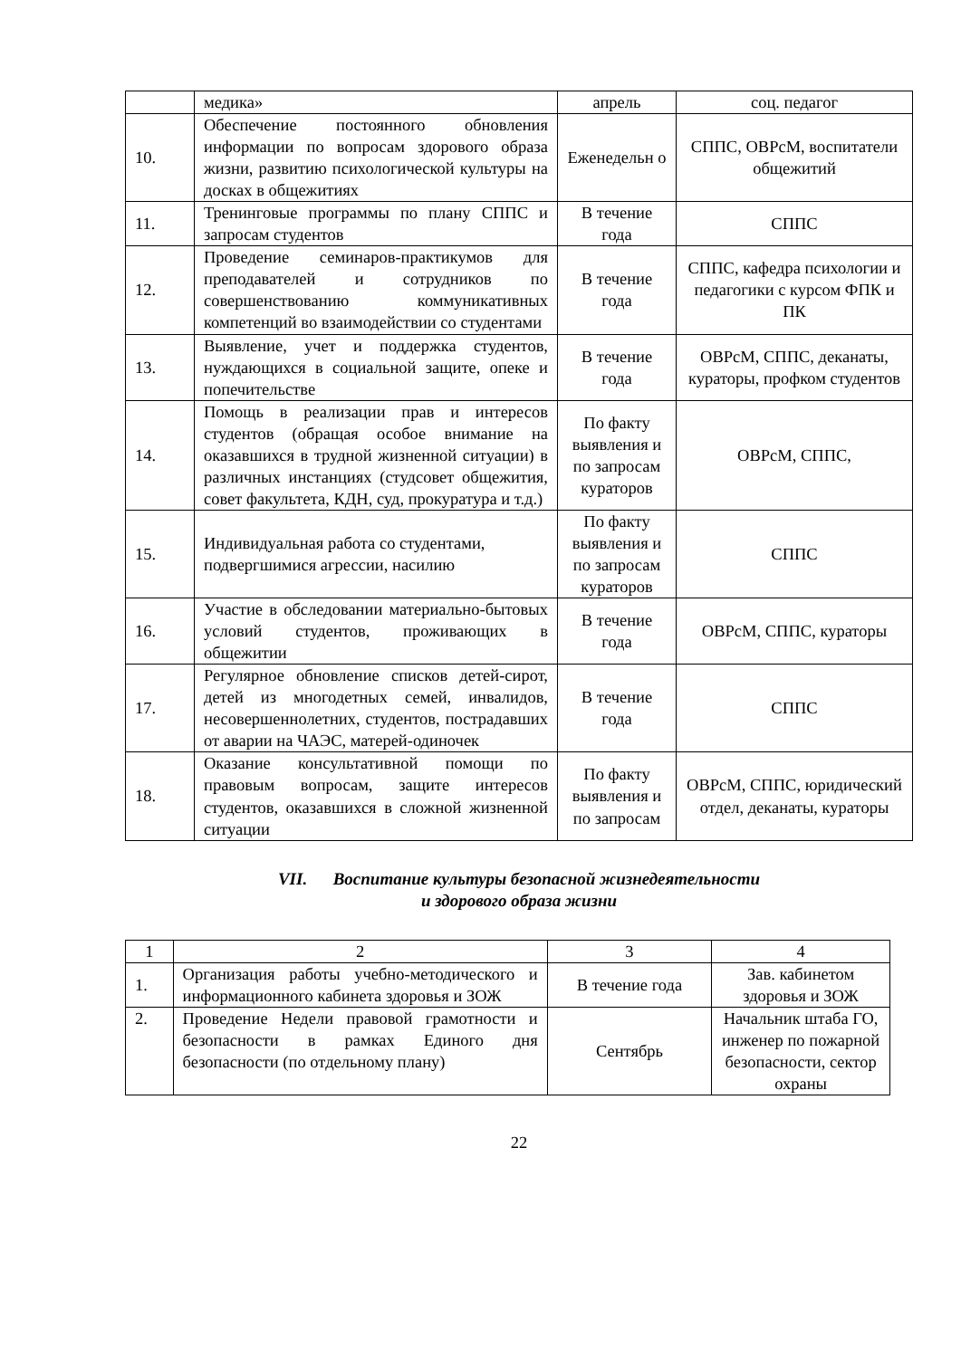| | медика» | апрель | соц. педагог |
| 10. | Обеспечение постоянного обновления информации по вопросам здорового образа жизни, развитию психологической культуры на досках в общежитиях | Еженедельн о | СППС, ОВРсМ, воспитатели общежитий |
| 11. | Тренинговые программы по плану СППС и запросам студентов | В течение года | СППС |
| 12. | Проведение семинаров-практикумов для преподавателей и сотрудников по совершенствованию коммуникативных компетенций во взаимодействии со студентами | В течение года | СППС, кафедра психологии и педагогики с курсом ФПК и ПК |
| 13. | Выявление, учет и поддержка студентов, нуждающихся в социальной защите, опеке и попечительстве | В течение года | ОВРсМ, СППС, деканаты, кураторы, профком студентов |
| 14. | Помощь в реализации прав и интересов студентов (обращая особое внимание на оказавшихся в трудной жизненной ситуации) в различных инстанциях (студсовет общежития, совет факультета, КДН, суд, прокуратура и т.д.) | По факту выявления и по запросам кураторов | ОВРсМ, СППС, |
| 15. | Индивидуальная работа со студентами, подвергшимися агрессии, насилию | По факту выявления и по запросам кураторов | СППС |
| 16. | Участие в обследовании материально-бытовых условий студентов, проживающих в общежитии | В течение года | ОВРсМ, СППС, кураторы |
| 17. | Регулярное обновление списков детей-сирот, детей из многодетных семей, инвалидов, несовершеннолетних, студентов, пострадавших от аварии на ЧАЭС, матерей-одиночек | В течение года | СППС |
| 18. | Оказание консультативной помощи по правовым вопросам, защите интересов студентов, оказавшихся в сложной жизненной ситуации | По факту выявления и по запросам | ОВРсМ, СППС, юридический отдел, деканаты, кураторы |
VII. Воспитание культуры безопасной жизнедеятельности
и здорового образа жизни
| 1 | 2 | 3 | 4 |
| 1. | Организация работы учебно-методического и информационного кабинета здоровья и ЗОЖ | В течение года | Зав. кабинетом здоровья и ЗОЖ |
| 2. | Проведение Недели правовой грамотности и безопасности в рамках Единого дня безопасности (по отдельному плану) | Сентябрь | Начальник штаба ГО, инженер по пожарной безопасности, сектор охраны |
22